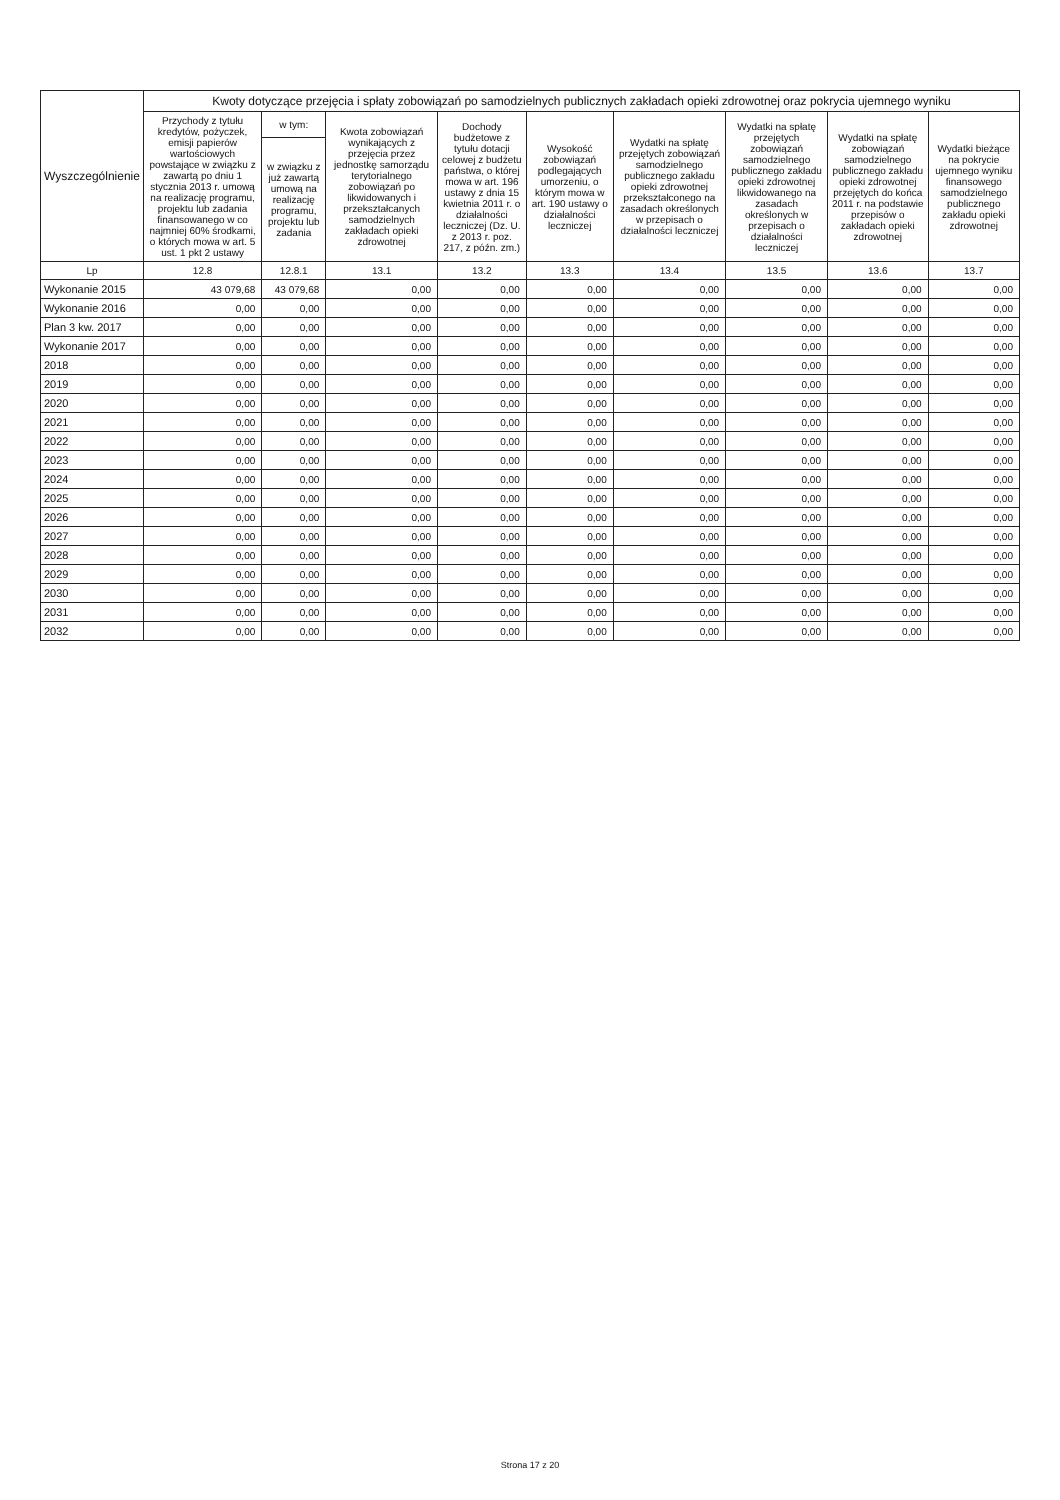| Wyszczególnienie | Kwoty dotyczące przejęcia i spłaty zobowiązań po samodzielnych publicznych zakładach opieki zdrowotnej oraz pokrycia ujemnego wyniku | | | | | | | | |
| --- | --- | --- | --- | --- | --- | --- | --- | --- | --- |
| | Przychody z tytułu kredytów, pożyczek, emisji papierów wartościowych powstające w związku z zawartą po dniu 1 stycznia 2013 r. umową na realizację programu, projektu lub zadania finansowanego w co najmniej 60% środkami, o których mowa w art. 5 ust. 1 pkt 2 ustawy | w tym: | Kwota zobowiązań wynikających z przejęcia przez jednostkę samorządu terytorialnego zobowiązań po likwidowanych i przekształcanych samodzielnych zakładach opieki zdrowotnej | Dochody budżetowe z tytułu dotacji celowej z budżetu państwa, o której mowa w art. 196 ustawy z dnia 15 kwietnia 2011 r. o działalności leczniczej (Dz. U. z 2013 r. poz. 217, z późn. zm.) | Wysokość zobowiązań podlegających umorzeniu, o którym mowa w art. 190 ustawy o działalności leczniczej | Wydatki na spłatę przejętych zobowiązań samodzielnego publicznego zakładu opieki zdrowotnej przekształconego na zasadach określonych w przepisach o działalności leczniczej | Wydatki na spłatę przejętych zobowiązań samodzielnego publicznego zakładu opieki zdrowotnej likwidowanego na zasadach określonych w przepisach o działalności leczniczej | Wydatki na spłatę zobowiązań samodzielnego publicznego zakładu opieki zdrowotnej przejętych do końca 2011 r. na podstawie przepisów o zakładach opieki zdrowotnej | Wydatki bieżące na pokrycie ujemnego wyniku finansowego samodzielnego publicznego zakładu opieki zdrowotnej |
| | | w związku z już zawartą umową na realizację programu, projektu lub zadania | | | | | | | |
| Lp | 12.8 | 12.8.1 | 13.1 | 13.2 | 13.3 | 13.4 | 13.5 | 13.6 | 13.7 |
| Wykonanie 2015 | 43 079,68 | 43 079,68 | 0,00 | 0,00 | 0,00 | 0,00 | 0,00 | 0,00 | 0,00 |
| Wykonanie 2016 | 0,00 | 0,00 | 0,00 | 0,00 | 0,00 | 0,00 | 0,00 | 0,00 | 0,00 |
| Plan 3 kw. 2017 | 0,00 | 0,00 | 0,00 | 0,00 | 0,00 | 0,00 | 0,00 | 0,00 | 0,00 |
| Wykonanie 2017 | 0,00 | 0,00 | 0,00 | 0,00 | 0,00 | 0,00 | 0,00 | 0,00 | 0,00 |
| 2018 | 0,00 | 0,00 | 0,00 | 0,00 | 0,00 | 0,00 | 0,00 | 0,00 | 0,00 |
| 2019 | 0,00 | 0,00 | 0,00 | 0,00 | 0,00 | 0,00 | 0,00 | 0,00 | 0,00 |
| 2020 | 0,00 | 0,00 | 0,00 | 0,00 | 0,00 | 0,00 | 0,00 | 0,00 | 0,00 |
| 2021 | 0,00 | 0,00 | 0,00 | 0,00 | 0,00 | 0,00 | 0,00 | 0,00 | 0,00 |
| 2022 | 0,00 | 0,00 | 0,00 | 0,00 | 0,00 | 0,00 | 0,00 | 0,00 | 0,00 |
| 2023 | 0,00 | 0,00 | 0,00 | 0,00 | 0,00 | 0,00 | 0,00 | 0,00 | 0,00 |
| 2024 | 0,00 | 0,00 | 0,00 | 0,00 | 0,00 | 0,00 | 0,00 | 0,00 | 0,00 |
| 2025 | 0,00 | 0,00 | 0,00 | 0,00 | 0,00 | 0,00 | 0,00 | 0,00 | 0,00 |
| 2026 | 0,00 | 0,00 | 0,00 | 0,00 | 0,00 | 0,00 | 0,00 | 0,00 | 0,00 |
| 2027 | 0,00 | 0,00 | 0,00 | 0,00 | 0,00 | 0,00 | 0,00 | 0,00 | 0,00 |
| 2028 | 0,00 | 0,00 | 0,00 | 0,00 | 0,00 | 0,00 | 0,00 | 0,00 | 0,00 |
| 2029 | 0,00 | 0,00 | 0,00 | 0,00 | 0,00 | 0,00 | 0,00 | 0,00 | 0,00 |
| 2030 | 0,00 | 0,00 | 0,00 | 0,00 | 0,00 | 0,00 | 0,00 | 0,00 | 0,00 |
| 2031 | 0,00 | 0,00 | 0,00 | 0,00 | 0,00 | 0,00 | 0,00 | 0,00 | 0,00 |
| 2032 | 0,00 | 0,00 | 0,00 | 0,00 | 0,00 | 0,00 | 0,00 | 0,00 | 0,00 |
Strona 17 z 20